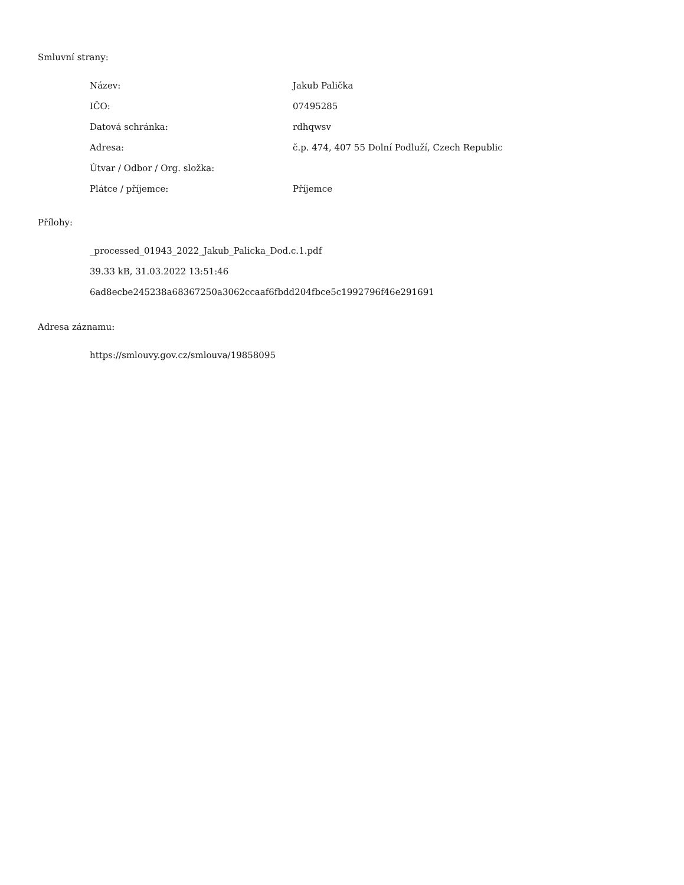Smluvní strany:
| Název: | Jakub Palička |
| IČO: | 07495285 |
| Datová schránka: | rdhqwsv |
| Adresa: | č.p. 474, 407 55 Dolní Podluží, Czech Republic |
| Útvar / Odbor / Org. složka: | |
| Plátce / příjemce: | Příjemce |
Přílohy:
_processed_01943_2022_Jakub_Palicka_Dod.c.1.pdf
39.33 kB, 31.03.2022 13:51:46
6ad8ecbe245238a68367250a3062ccaaf6fbdd204fbce5c1992796f46e291691
Adresa záznamu:
https://smlouvy.gov.cz/smlouva/19858095